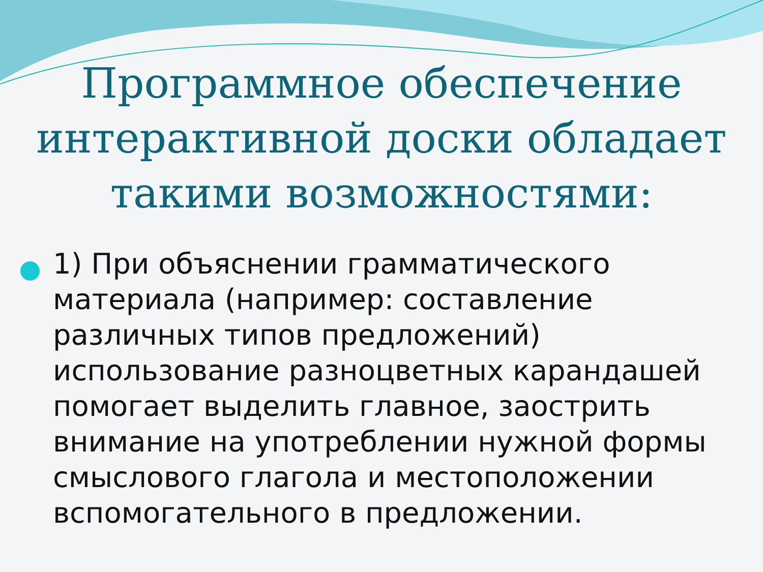Программное обеспечение интерактивной доски обладает такими возможностями:
1) При объяснении грамматического материала (например: составление различных типов предложений) использование разноцветных карандашей помогает выделить главное, заострить внимание на употреблении нужной формы смыслового глагола и местоположении вспомогательного в предложении.